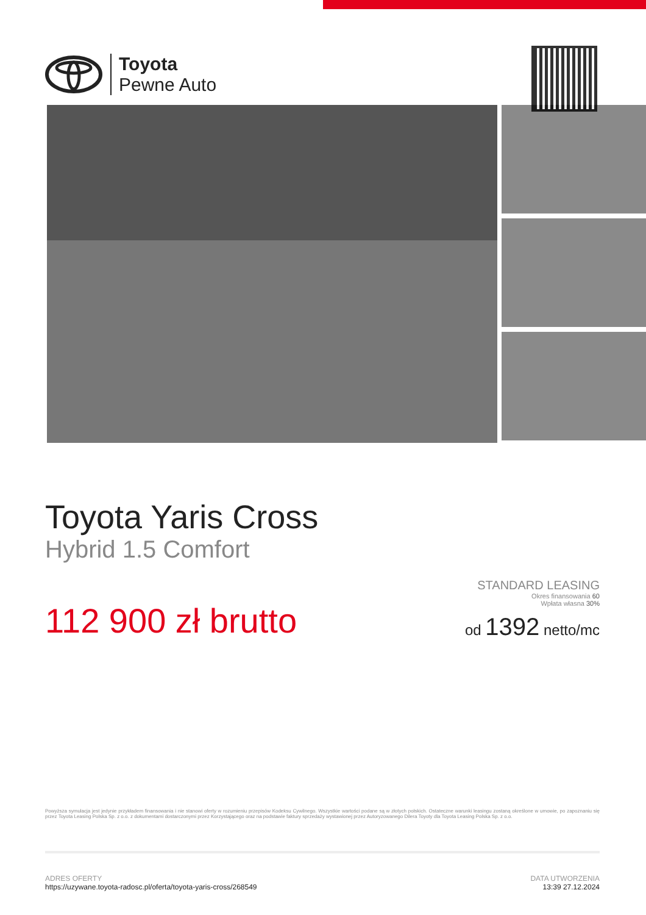Toyota
Pewne Auto
Toyota Yaris Cross
Hybrid 1.5 Comfort
112 900 zł brutto
STANDARD LEASING
Okres finansowania 60
Wpłata własna 30%
od 1392 netto/mc
Powyższa symulacja jest jedynie przykładem finansowania i nie stanowi oferty w rozumieniu przepisów Kodeksu Cywilnego. Wszystkie wartości podane są w złotych polskich. Ostateczne warunki leasingu zostaną określone w umowie, po zapoznaniu się przez Toyota Leasing Polska Sp. z o.o. z dokumentami dostarczonymi przez Korzystającego oraz na podstawie faktury sprzedaży wystawionej przez Autoryzowanego Dilera Toyoty dla Toyota Leasing Polska Sp. z o.o.
ADRES OFERTY
https://uzywane.toyota-radosc.pl/oferta/toyota-yaris-cross/268549
DATA UTWORZENIA
13:39 27.12.2024